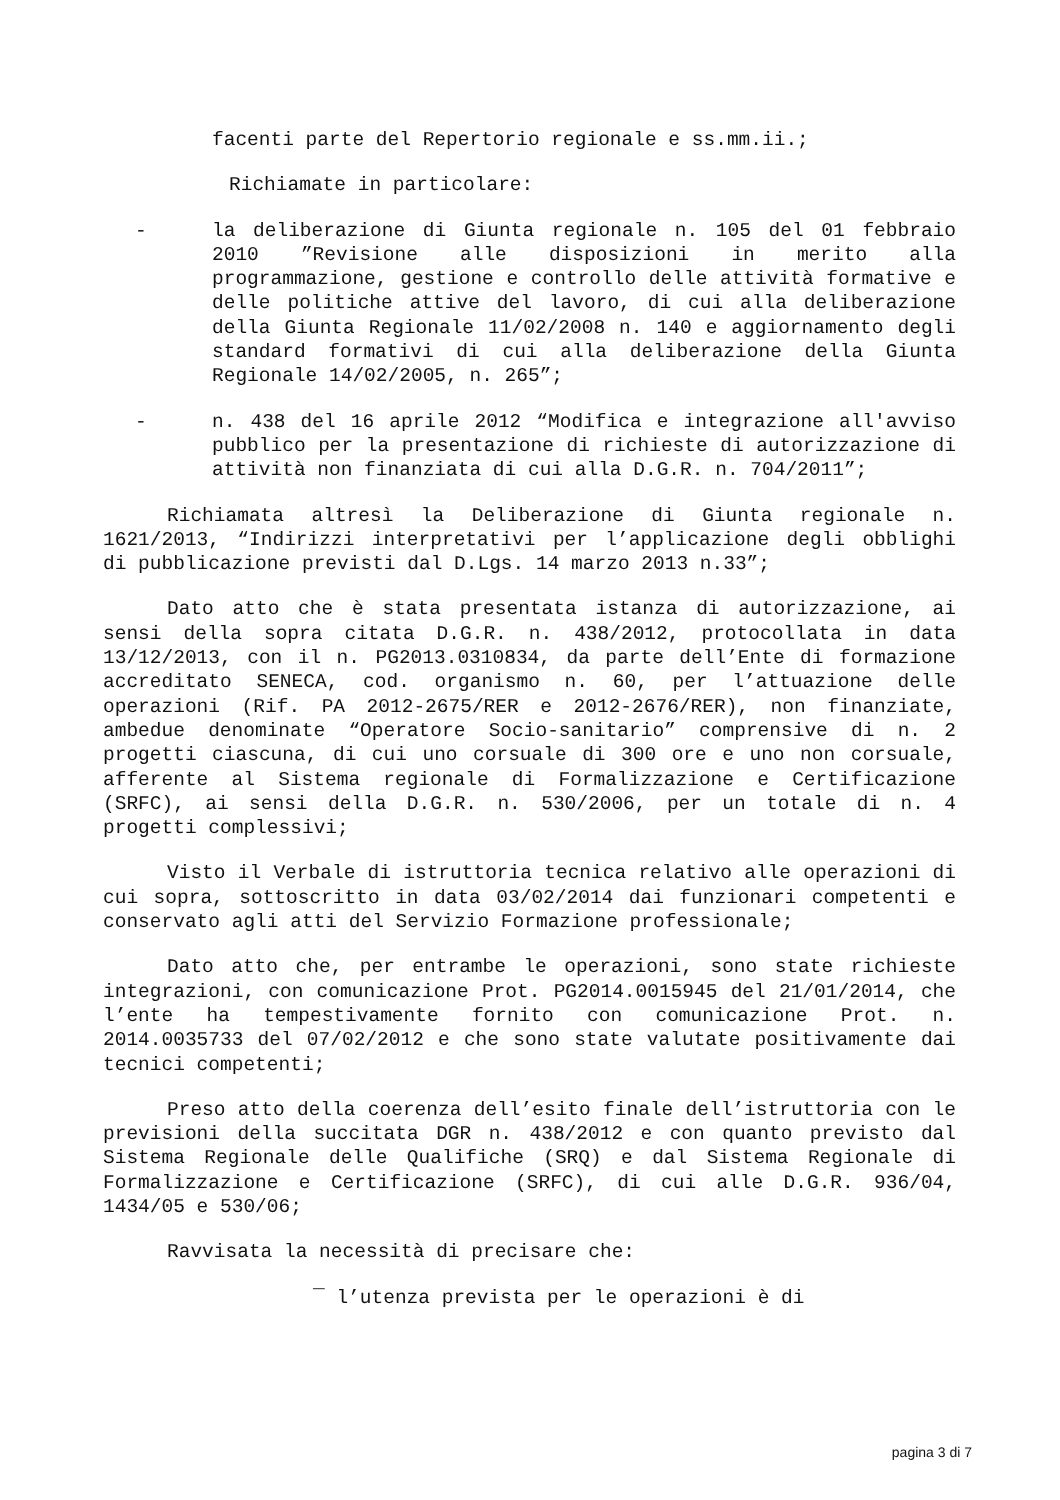facenti parte del Repertorio regionale e ss.mm.ii.;
Richiamate in particolare:
- la deliberazione di Giunta regionale n. 105 del 01 febbraio 2010 ”Revisione alle disposizioni in merito alla programmazione, gestione e controllo delle attività formative e delle politiche attive del lavoro, di cui alla deliberazione della Giunta Regionale 11/02/2008 n. 140 e aggiornamento degli standard formativi di cui alla deliberazione della Giunta Regionale 14/02/2005, n. 265”;
- n. 438 del 16 aprile 2012 “Modifica e integrazione all'avviso pubblico per la presentazione di richieste di autorizzazione di attività non finanziata di cui alla D.G.R. n. 704/2011”;
Richiamata altresì la Deliberazione di Giunta regionale n. 1621/2013, “Indirizzi interpretativi per l’applicazione degli obblighi di pubblicazione previsti dal D.Lgs. 14 marzo 2013 n.33”;
Dato atto che è stata presentata istanza di autorizzazione, ai sensi della sopra citata D.G.R. n. 438/2012, protocollata in data 13/12/2013, con il n. PG2013.0310834, da parte dell’Ente di formazione accreditato SENECA, cod. organismo n. 60, per l’attuazione delle operazioni (Rif. PA 2012-2675/RER e 2012-2676/RER), non finanziate, ambedue denominate “Operatore Socio-sanitario” comprensive di n. 2 progetti ciascuna, di cui uno corsuale di 300 ore e uno non corsuale, afferente al Sistema regionale di Formalizzazione e Certificazione (SRFC), ai sensi della D.G.R. n. 530/2006, per un totale di n. 4 progetti complessivi;
Visto il Verbale di istruttoria tecnica relativo alle operazioni di cui sopra, sottoscritto in data 03/02/2014 dai funzionari competenti e conservato agli atti del Servizio Formazione professionale;
Dato atto che, per entrambe le operazioni, sono state richieste integrazioni, con comunicazione Prot. PG2014.0015945 del 21/01/2014, che l’ente ha tempestivamente fornito con comunicazione Prot. n. 2014.0035733 del 07/02/2012 e che sono state valutate positivamente dai tecnici competenti;
Preso atto della coerenza dell’esito finale dell’istruttoria con le previsioni della succitata DGR n. 438/2012 e con quanto previsto dal Sistema Regionale delle Qualifiche (SRQ) e dal Sistema Regionale di Formalizzazione e Certificazione (SRFC), di cui alle D.G.R. 936/04, 1434/05 e 530/06;
Ravvisata la necessità di precisare che:
‾ l’utenza prevista per le operazioni è di
pagina 3 di 7